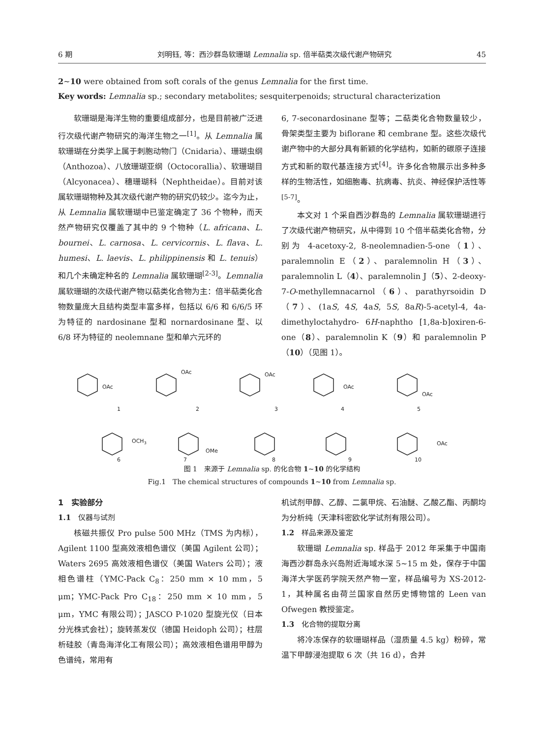6 期 刘明钰, 等：西沙群岛软珊瑚 Lemnalia sp. 倍半萜类次级代谢产物研究 45
2~10 were obtained from soft corals of the genus Lemnalia for the first time.
Key words: Lemnalia sp.; secondary metabolites; sesquiterpenoids; structural characterization
软珊瑚是海洋生物的重要组成部分，也是目前被广泛进行次级代谢产物研究的海洋生物之一<sup>[1]</sup>。从 Lemnalia 属软珊瑚在分类学上属于刺胞动物门（Cnidaria）、珊瑚虫纲（Anthozoa）、八放珊瑚亚纲（Octocorallia）、软珊瑚目（Alcyonacea）、穗珊瑚科（Nephtheidae）。目前对该属软珊瑚物种及其次级代谢产物的研究仍较少。迄今为止，从 Lemnalia 属软珊瑚中已鉴定确定了 36 个物种，而天然产物研究仅覆盖了其中的 9 个物种（L. africana、L. bournei、L. carnosa、L. cervicornis、L. flava、L. humesi、L. laevis、L. philippinensis 和 L. tenuis）和几个未确定种名的 Lemnalia 属软珊瑚<sup>[2-3]</sup>。Lemnalia 属软珊瑚的次级代谢产物以萜类化合物为主：倍半萜类化合物数量庞大且结构类型丰富多样，包括以 6/6 和 6/6/5 环为特征的 nardosinane 型和 nornardosinane 型、以 6/8 环为特征的 neolemnane 型和单六元环的
6, 7-seconardosinane 型等；二萜类化合物数量较少，骨架类型主要为 biflorane 和 cembrane 型。这些次级代谢产物中的大部分具有新颖的化学结构，如新的碳原子连接方式和新的取代基连接方式<sup>[4]</sup>。许多化合物展示出多种多样的生物活性，如细胞毒、抗病毒、抗炎、神经保护活性等<sup>[5-7]</sup>。
本文对 1 个采自西沙群岛的 Lemnalia 属软珊瑚进行了次级代谢产物研究，从中得到 10 个倍半萜类化合物，分别为 4-acetoxy-2, 8-neolemnadien-5-one（1）、paralemnolin E（2）、paralemnolin H（3）、paralemnolin L（4）、paralemnolin J（5）、2-deoxy-7-O-methyllemnacarnol（6）、parathyrsoidin D（7）、(1aS, 4S, 4aS, 5S, 8aR)-5-acetyl-4, 4a-dimethyloctahydro- 6H-naphtho [1,8a-b]oxiren-6-one（8）、paralemnolin K（9）和 paralemnolin P（10）（见图 1）。
1
2
3
4
5
6
7
8
9
10
OAc
OAc
OAc
OAc
OAc
OCH3
OMe
OAc
图 1　来源于 Lemnalia sp. 的化合物 1~10 的化学结构
Fig.1　The chemical structures of compounds 1~10 from Lemnalia sp.
1　实验部分
1.1　仪器与试剂
核磁共振仪 Pro pulse 500 MHz（TMS 为内标），Agilent 1100 型高效液相色谱仪（美国 Agilent 公司）；Waters 2695 高效液相色谱仪（美国 Waters 公司）；液相色谱柱（YMC-Pack C<sub>8</sub>：250 mm × 10 mm，5 μm；YMC-Pack Pro C<sub>18</sub>：250 mm × 10 mm，5 μm，YMC 有限公司）；JASCO P-1020 型旋光仪（日本分光株式会社）；旋转蒸发仪（德国 Heidoph 公司）；柱层析硅胶（青岛海洋化工有限公司）；高效液相色谱用甲醇为色谱纯，常用有
机试剂甲醇、乙醇、二氯甲烷、石油醚、乙酸乙酯、丙酮均为分析纯（天津科密欧化学试剂有限公司）。
1.2　样品来源及鉴定
软珊瑚 Lemnalia sp. 样品于 2012 年采集于中国南海西沙群岛永兴岛附近海域水深 5~15 m 处，保存于中国海洋大学医药学院天然产物一室，样品编号为 XS-2012-1，其种属名由荷兰国家自然历史博物馆的 Leen van Ofwegen 教授鉴定。
1.3　化合物的提取分离
将冷冻保存的软珊瑚样品（湿质量 4.5 kg）粉碎，常温下甲醇浸泡提取 6 次（共 16 d），合并